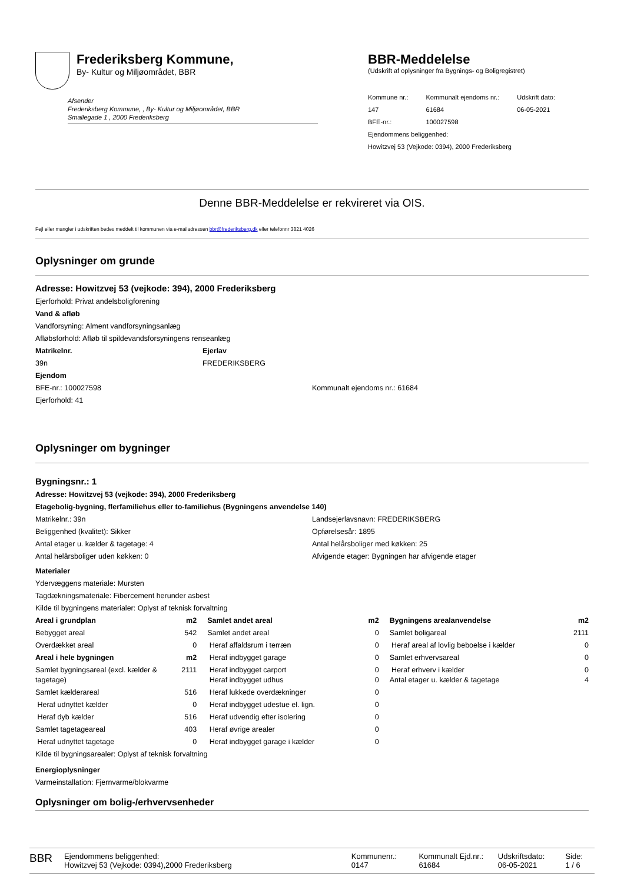Frederiksberg Kommune,
By- Kultur og Miljøområdet, BBR
Afsender
Frederiksberg Kommune, , By- Kultur og Miljøområdet, BBR
Smallegade 1 , 2000 Frederiksberg
BBR-Meddelelse
(Udskrift af oplysninger fra Bygnings- og Boligregistret)
| Kommune nr.: | Kommunalt ejendoms nr.: | Udskrift dato: |
| 147 | 61684 | 06-05-2021 |
| BFE-nr.: | 100027598 | |
| Ejendommens beliggenhed: | | |
| Howitzvej 53 (Vejkode: 0394), 2000 Frederiksberg | | |
Denne BBR-Meddelelse er rekvireret via OIS.
Fejl eller mangler i udskriften bedes meddelt til kommunen via e-mailadressen bbr@frederiksberg.dk eller telefonnr 3821 4026
Oplysninger om grunde
Adresse: Howitzvej 53 (vejkode: 394), 2000 Frederiksberg
Ejerforhold: Privat andelsboligforening
Vand & afløb
Vandforsyning: Alment vandforsyningsanlæg
Afløbsforhold: Afløb til spildevandsforsyningens renseanlæg
Matrikelnr.
39n
Ejerlav
FREDERIKSBERG
Ejendom
BFE-nr.: 100027598
Ejerforhold: 41
Kommunalt ejendoms nr.: 61684
Oplysninger om bygninger
Bygningsnr.: 1
Adresse: Howitzvej 53 (vejkode: 394), 2000 Frederiksberg
Etagebolig-bygning, flerfamiliehus eller to-familiehus (Bygningens anvendelse 140)
Matrikelnr.: 39n
Beliggenhed (kvalitet): Sikker
Antal etager u. kælder & tagetage: 4
Antal helårsboliger uden køkken: 0
Landsejerlavsnavn: FREDERIKSBERG
Opførelsesår: 1895
Antal helårsboliger med køkken: 25
Afvigende etager: Bygningen har afvigende etager
Materialer
Ydervæggens materiale: Mursten
Tagdækningsmateriale: Fibercement herunder asbest
Kilde til bygningens materialer: Oplyst af teknisk forvaltning
| Areal i grundplan | m2 | Samlet andet areal | m2 | Bygningens arealanvendelse | m2 |
| --- | --- | --- | --- | --- | --- |
| Bebygget areal | 542 | Samlet andet areal | 0 | Samlet boligareal | 2111 |
| Overdækket areal | 0 | Heraf affaldsrum i terræn | 0 | Heraf areal af lovlig beboelse i kælder | 0 |
| Areal i hele bygningen | m2 | Heraf indbygget garage | 0 | Samlet erhvervsareal | 0 |
| Samlet bygningsareal (excl. kælder & tagetage) | 2111 | Heraf indbygget carport Heraf indbygget udhus | 0 0 | Heraf erhverv i kælder Antal etager u. kælder & tagetage | 0 4 |
| Samlet kælderareal | 516 | Heraf lukkede overdækninger | 0 | | |
| Heraf udnyttet kælder | 0 | Heraf indbygget udestue el. lign. | 0 | | |
| Heraf dyb kælder | 516 | Heraf udvendig efter isolering | 0 | | |
| Samlet tagetageareal | 403 | Heraf øvrige arealer | 0 | | |
| Heraf udnyttet tagetage | 0 | Heraf indbygget garage i kælder | 0 | | |
Kilde til bygningsarealer: Oplyst af teknisk forvaltning
Energioplysninger
Varmeinstallation: Fjernvarme/blokvarme
Oplysninger om bolig-/erhvervsenheder
BBR
Ejendommens beliggenhed:
Howitzvej 53 (Vejkode: 0394),2000 Frederiksberg
Kommunenr.:
0147
Kommunalt Ejd.nr.:
61684
Udskriftsdato:
06-05-2021
Side:
1 / 6